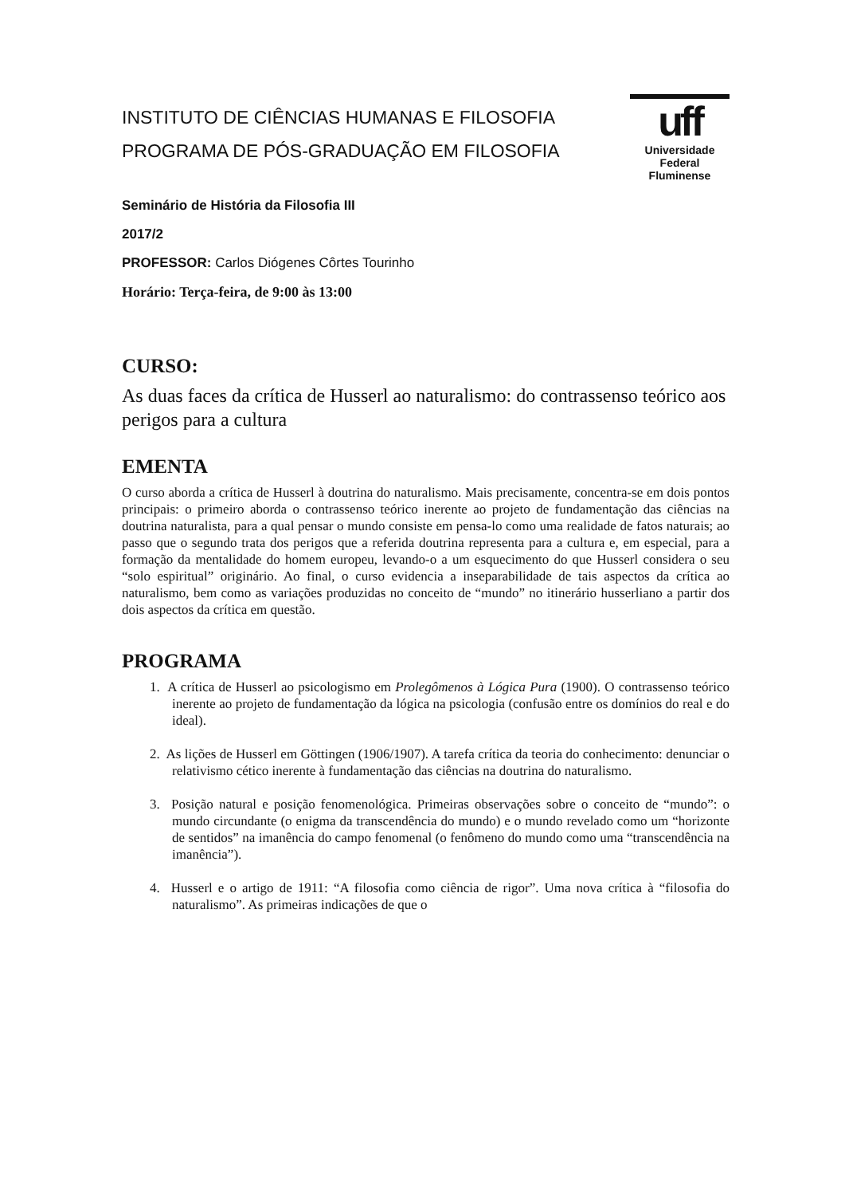INSTITUTO DE CIÊNCIAS HUMANAS E FILOSOFIA
PROGRAMA DE PÓS-GRADUAÇÃO EM FILOSOFIA
uff
Universidade
Federal
Fluminense
Seminário de História da Filosofia III
2017/2
PROFESSOR: Carlos Diógenes Côrtes Tourinho
Horário: Terça-feira, de 9:00 às 13:00
CURSO:
As duas faces da crítica de Husserl ao naturalismo: do contrassenso teórico aos perigos para a cultura
EMENTA
O curso aborda a crítica de Husserl à doutrina do naturalismo. Mais precisamente, concentra-se em dois pontos principais: o primeiro aborda o contrassenso teórico inerente ao projeto de fundamentação das ciências na doutrina naturalista, para a qual pensar o mundo consiste em pensa-lo como uma realidade de fatos naturais; ao passo que o segundo trata dos perigos que a referida doutrina representa para a cultura e, em especial, para a formação da mentalidade do homem europeu, levando-o a um esquecimento do que Husserl considera o seu “solo espiritual” originário. Ao final, o curso evidencia a inseparabilidade de tais aspectos da crítica ao naturalismo, bem como as variações produzidas no conceito de “mundo” no itinerário husserliano a partir dos dois aspectos da crítica em questão.
PROGRAMA
1. A crítica de Husserl ao psicologismo em Prolegômenos à Lógica Pura (1900). O contrassenso teórico inerente ao projeto de fundamentação da lógica na psicologia (confusão entre os domínios do real e do ideal).
2. As lições de Husserl em Göttingen (1906/1907). A tarefa crítica da teoria do conhecimento: denunciar o relativismo cético inerente à fundamentação das ciências na doutrina do naturalismo.
3. Posição natural e posição fenomenológica. Primeiras observações sobre o conceito de “mundo”: o mundo circundante (o enigma da transcendência do mundo) e o mundo revelado como um “horizonte de sentidos” na imanência do campo fenomenal (o fenômeno do mundo como uma “transcendência na imanência”).
4. Husserl e o artigo de 1911: “A filosofia como ciência de rigor”. Uma nova crítica à “filosofia do naturalismo”. As primeiras indicações de que o